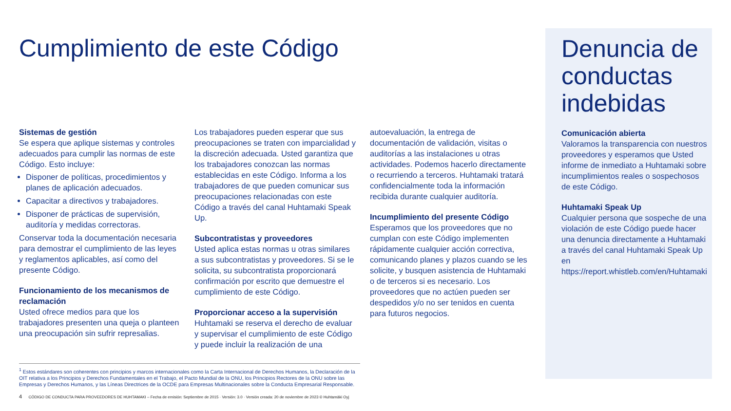Cumplimiento de este Código
Sistemas de gestión
Se espera que aplique sistemas y controles adecuados para cumplir las normas de este Código. Esto incluye:
Disponer de políticas, procedimientos y planes de aplicación adecuados.
Capacitar a directivos y trabajadores.
Disponer de prácticas de supervisión, auditoría y medidas correctoras.
Conservar toda la documentación necesaria para demostrar el cumplimiento de las leyes y reglamentos aplicables, así como del presente Código.
Funcionamiento de los mecanismos de reclamación
Usted ofrece medios para que los trabajadores presenten una queja o planteen una preocupación sin sufrir represalias.
Los trabajadores pueden esperar que sus preocupaciones se traten con imparcialidad y la discreción adecuada. Usted garantiza que los trabajadores conozcan las normas establecidas en este Código. Informa a los trabajadores de que pueden comunicar sus preocupaciones relacionadas con este Código a través del canal Huhtamaki Speak Up.
Subcontratistas y proveedores
Usted aplica estas normas u otras similares a sus subcontratistas y proveedores. Si se le solicita, su subcontratista proporcionará confirmación por escrito que demuestre el cumplimiento de este Código.
Proporcionar acceso a la supervisión
Huhtamaki se reserva el derecho de evaluar y supervisar el cumplimiento de este Código y puede incluir la realización de una
autoevaluación, la entrega de documentación de validación, visitas o auditorías a las instalaciones u otras actividades. Podemos hacerlo directamente o recurriendo a terceros. Huhtamaki tratará confidencialmente toda la información recibida durante cualquier auditoría.
Incumplimiento del presente Código
Esperamos que los proveedores que no cumplan con este Código implementen rápidamente cualquier acción correctiva, comunicando planes y plazos cuando se les solicite, y busquen asistencia de Huhtamaki o de terceros si es necesario. Los proveedores que no actúen pueden ser despedidos y/o no ser tenidos en cuenta para futuros negocios.
<sup>1</sup> Estos estándares son coherentes con principios y marcos internacionales como la Carta Internacional de Derechos Humanos, la Declaración de la OIT relativa a los Principios y Derechos Fundamentales en el Trabajo, el Pacto Mundial de la ONU, los Principios Rectores de la ONU sobre las Empresas y Derechos Humanos, y las Líneas Directrices de la OCDE para Empresas Multinacionales sobre la Conducta Empresarial Responsable.
Denuncia de conductas indebidas
Comunicación abierta
Valoramos la transparencia con nuestros proveedores y esperamos que Usted informe de inmediato a Huhtamaki sobre incumplimientos reales o sospechosos de este Código.
Huhtamaki Speak Up
Cualquier persona que sospeche de una violación de este Código puede hacer una denuncia directamente a Huhtamaki a través del canal Huhtamaki Speak Up en https://report.whistleb.com/en/Huhtamaki
4 CÓDIGO DE CONDUCTA PARA PROVEEDORES DE HUHTAMAKI – Fecha de emisión: Septiembre de 2015 · Versión: 3.0 · Versión creada: 20 de noviembre de 2023 © Huhtamäki Oyj